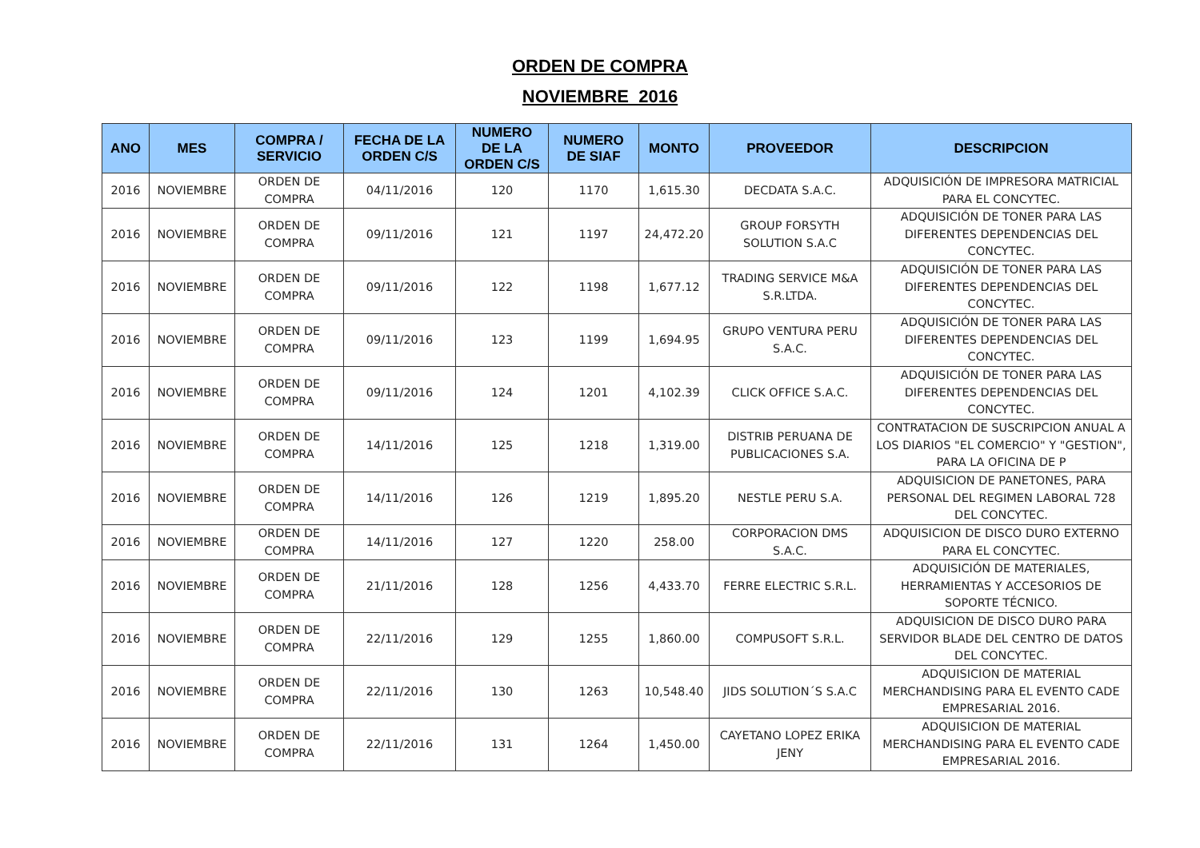ORDEN DE COMPRA
NOVIEMBRE 2016
| ANO | MES | COMPRA / SERVICIO | FECHA DE LA ORDEN C/S | NUMERO DE LA ORDEN C/S | NUMERO DE SIAF | MONTO | PROVEEDOR | DESCRIPCION |
| --- | --- | --- | --- | --- | --- | --- | --- | --- |
| 2016 | NOVIEMBRE | ORDEN DE COMPRA | 04/11/2016 | 120 | 1170 | 1,615.30 | DECDATA S.A.C. | ADQUISICIÓN DE IMPRESORA MATRICIAL PARA EL CONCYTEC. |
| 2016 | NOVIEMBRE | ORDEN DE COMPRA | 09/11/2016 | 121 | 1197 | 24,472.20 | GROUP FORSYTH SOLUTION S.A.C | ADQUISICIÓN DE TONER PARA LAS DIFERENTES DEPENDENCIAS DEL CONCYTEC. |
| 2016 | NOVIEMBRE | ORDEN DE COMPRA | 09/11/2016 | 122 | 1198 | 1,677.12 | TRADING SERVICE M&A S.R.LTDA. | ADQUISICIÓN DE TONER PARA LAS DIFERENTES DEPENDENCIAS DEL CONCYTEC. |
| 2016 | NOVIEMBRE | ORDEN DE COMPRA | 09/11/2016 | 123 | 1199 | 1,694.95 | GRUPO VENTURA PERU S.A.C. | ADQUISICIÓN DE TONER PARA LAS DIFERENTES DEPENDENCIAS DEL CONCYTEC. |
| 2016 | NOVIEMBRE | ORDEN DE COMPRA | 09/11/2016 | 124 | 1201 | 4,102.39 | CLICK OFFICE S.A.C. | ADQUISICIÓN DE TONER PARA LAS DIFERENTES DEPENDENCIAS DEL CONCYTEC. |
| 2016 | NOVIEMBRE | ORDEN DE COMPRA | 14/11/2016 | 125 | 1218 | 1,319.00 | DISTRIB PERUANA DE PUBLICACIONES S.A. | CONTRATACION DE SUSCRIPCION ANUAL A LOS DIARIOS "EL COMERCIO" Y "GESTION", PARA LA OFICINA DE P |
| 2016 | NOVIEMBRE | ORDEN DE COMPRA | 14/11/2016 | 126 | 1219 | 1,895.20 | NESTLE PERU S.A. | ADQUISICION DE PANETONES, PARA PERSONAL DEL REGIMEN LABORAL 728 DEL CONCYTEC. |
| 2016 | NOVIEMBRE | ORDEN DE COMPRA | 14/11/2016 | 127 | 1220 | 258.00 | CORPORACION DMS S.A.C. | ADQUISICION DE DISCO DURO EXTERNO PARA EL CONCYTEC. |
| 2016 | NOVIEMBRE | ORDEN DE COMPRA | 21/11/2016 | 128 | 1256 | 4,433.70 | FERRE ELECTRIC S.R.L. | ADQUISICIÓN DE MATERIALES, HERRAMIENTAS Y ACCESORIOS DE SOPORTE TÉCNICO. |
| 2016 | NOVIEMBRE | ORDEN DE COMPRA | 22/11/2016 | 129 | 1255 | 1,860.00 | COMPUSOFT S.R.L. | ADQUISICION DE DISCO DURO PARA SERVIDOR BLADE DEL CENTRO DE DATOS DEL CONCYTEC. |
| 2016 | NOVIEMBRE | ORDEN DE COMPRA | 22/11/2016 | 130 | 1263 | 10,548.40 | JIDS SOLUTION´S S.A.C | ADQUISICION DE MATERIAL MERCHANDISING PARA EL EVENTO CADE EMPRESARIAL 2016. |
| 2016 | NOVIEMBRE | ORDEN DE COMPRA | 22/11/2016 | 131 | 1264 | 1,450.00 | CAYETANO LOPEZ ERIKA JENY | ADQUISICION DE MATERIAL MERCHANDISING PARA EL EVENTO CADE EMPRESARIAL 2016. |